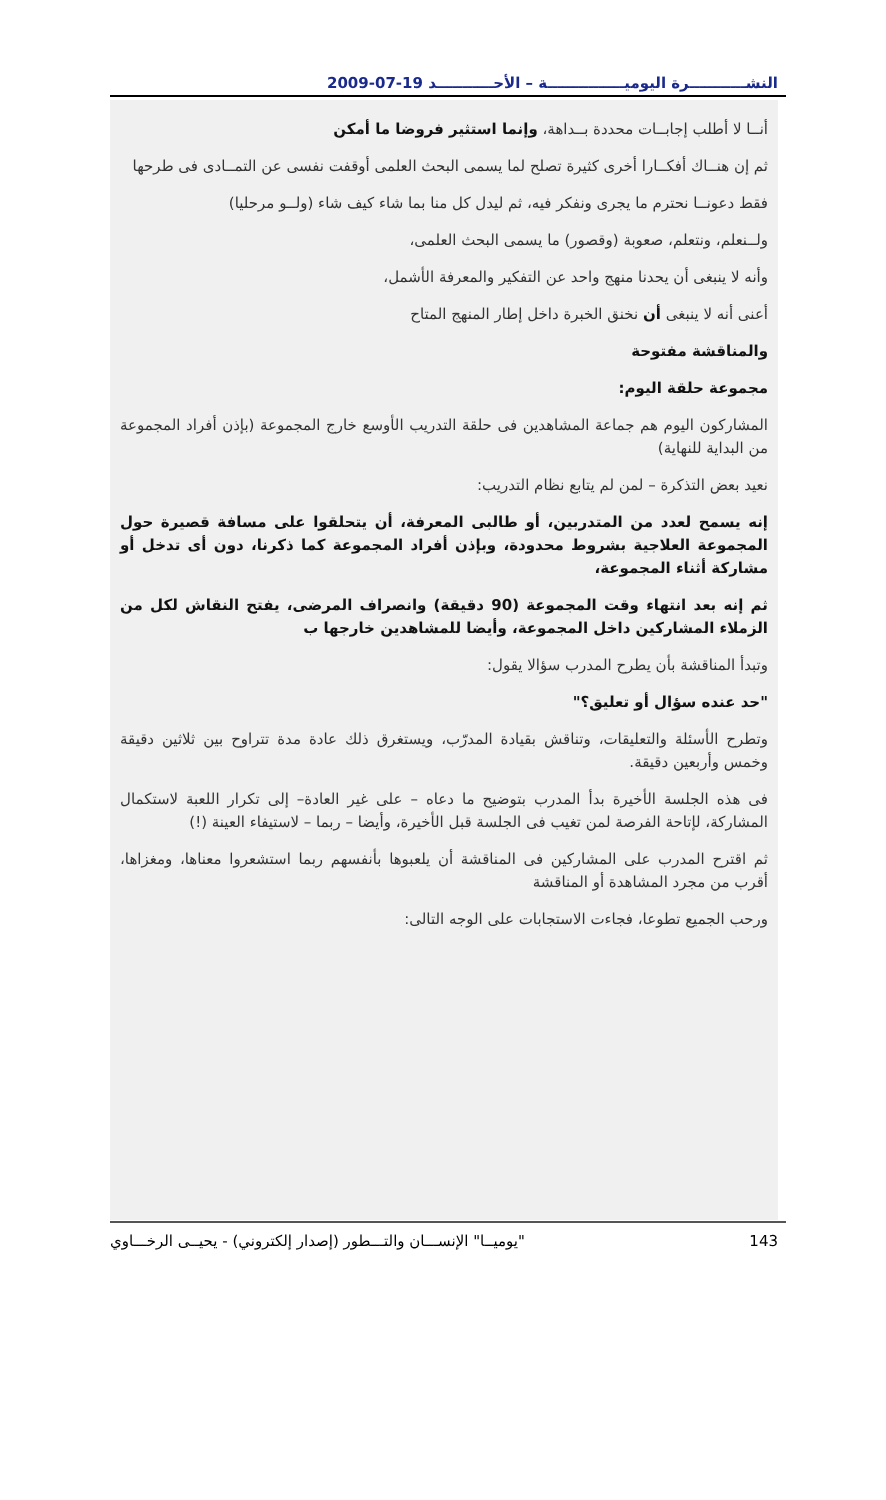النشـــــــــــرة اليوميـــــــــــــــة – الأحـــــــــــد 19-07-2009
أنــا لا أطلب إجابــات محددة بــداهة، وإنما استثير فروضا ما أمكن
ثم إن هنــاك أفكــارا أخرى كثيرة تصلح لما يسمى البحث العلمى أوقفت نفسى عن التمــادى فى طرحها
فقط دعونــا نحترم ما يجرى ونفكر فيه، ثم ليدل كل منا بما شاء كيف شاء (ولــو مرحليا)
ولــنعلم، ونتعلم، صعوبة (وقصور) ما يسمى البحث العلمى،
وأنه لا ينبغى أن يحدنا منهج واحد عن التفكير والمعرفة الأشمل،
أعنى أنه لا ينبغى أن نخنق الخبرة داخل إطار المنهج المتاح
والمناقشة مفتوحة
مجموعة حلقة اليوم:
المشاركون اليوم هم جماعة المشاهدين فى حلقة التدريب الأوسع خارج المجموعة (بإذن أفراد المجموعة من البداية للنهاية)
نعيد بعض التذكرة – لمن لم يتابع نظام التدريب:
إنه يسمح لعدد من المتدربين، أو طالبى المعرفة، أن يتحلقوا على مسافة قصيرة حول المجموعة العلاجية بشروط محدودة، وبإذن أفراد المجموعة كما ذكرنا، دون أى تدخل أو مشاركة أثناء المجموعة،
ثم إنه بعد انتهاء وقت المجموعة (90 دقيقة) وانصراف المرضى، يفتح النقاش لكل من الزملاء المشاركين داخل المجموعة، وأيضا للمشاهدين خارجها ب
وتبدأ المناقشة بأن يطرح المدرب سؤالا يقول:
"حد عنده سؤال أو تعليق؟"
وتطرح الأسئلة والتعليقات، وتناقش بقيادة المدرّب، ويستغرق ذلك عادة مدة تتراوح بين ثلاثين دقيقة وخمس وأربعين دقيقة.
فى هذه الجلسة الأخيرة بدأ المدرب بتوضيح ما دعاه – على غير العادة– إلى تكرار اللعبة لاستكمال المشاركة، لإتاحة الفرصة لمن تغيب فى الجلسة قبل الأخيرة، وأيضا – ربما – لاستيفاء العينة (!)
ثم اقترح المدرب على المشاركين فى المناقشة أن يلعبوها بأنفسهم ربما استشعروا معناها، ومغزاها، أقرب من مجرد المشاهدة أو المناقشة
ورحب الجميع تطوعا، فجاءت الاستجابات على الوجه التالى:
"يوميــا" الإنســـان والتـــطور (إصدار إلكتروني) - يحيــى الرخـــاوي 143